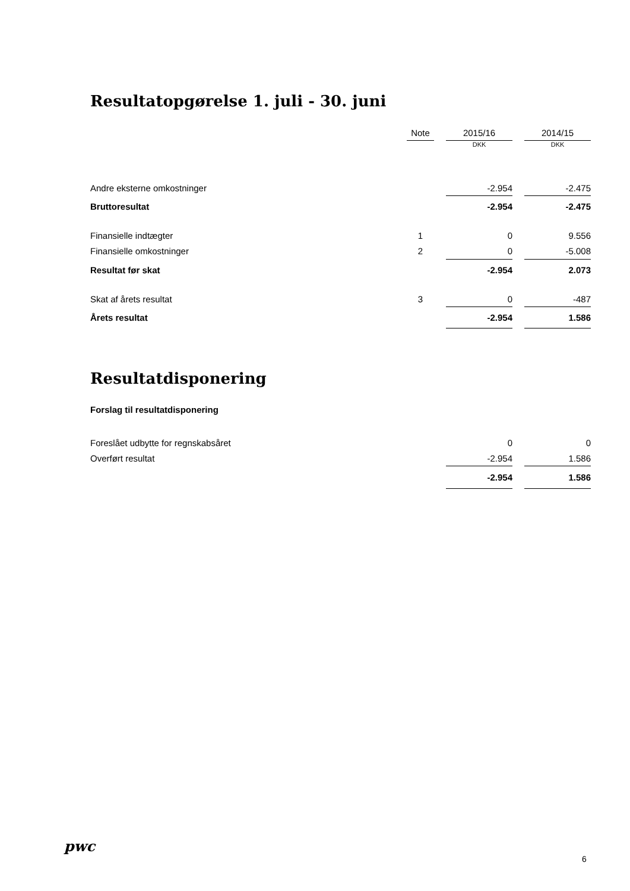Resultatopgørelse 1. juli - 30. juni
| | Note | | 2015/16 | | 2014/15 |
| | | | DKK | | DKK |
| Andre eksterne omkostninger | | | -2.954 | | -2.475 |
| Bruttoresultat | | | -2.954 | | -2.475 |
| Finansielle indtægter | 1 | | 0 | | 9.556 |
| Finansielle omkostninger | 2 | | 0 | | -5.008 |
| Resultat før skat | | | -2.954 | | 2.073 |
| Skat af årets resultat | 3 | | 0 | | -487 |
| Årets resultat | | | -2.954 | | 1.586 |
Resultatdisponering
| Forslag til resultatdisponering | | | | | |
| Foreslået udbytte for regnskabsåret | | | 0 | | 0 |
| Overført resultat | | | -2.954 | | 1.586 |
| | | | -2.954 | | 1.586 |
pwc
6